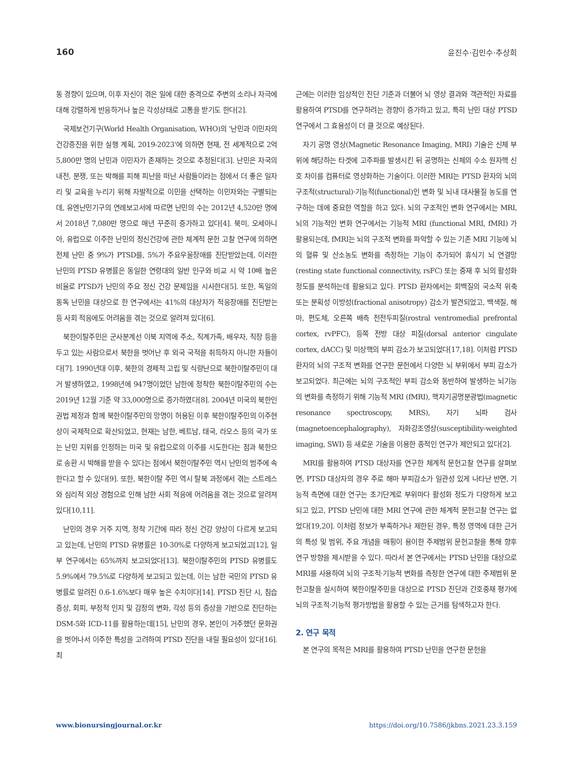160 윤진수·김민수·추상희
동 경향이 있으며, 이후 자신이 겪은 일에 대한 충격으로 주변의 소리나 자극에 대해 강렬하게 반응하거나 높은 각성상태로 고통을 받기도 한다[2].
국제보건기구(World Health Organisation, WHO)의 '난민과 이민자의 건강증진을 위한 실행 계획, 2019-2023'에 의하면 현재, 전 세계적으로 2억 5,800만 명의 난민과 이민자가 존재하는 것으로 추정된다[3]. 난민은 자국의 내전, 분쟁, 또는 박해를 피해 피난을 떠난 사람들이라는 점에서 더 좋은 일자리 및 교육을 누리기 위해 자발적으로 이민을 선택하는 이민자와는 구별되는데, 유엔난민기구의 연례보고서에 따르면 난민의 수는 2012년 4,520만 명에서 2018년 7,080만 명으로 매년 꾸준히 증가하고 있다[4]. 북미, 오세아니아, 유럽으로 이주한 난민의 정신건강에 관한 체계적 문헌 고찰 연구에 의하면 전체 난민 중 9%가 PTSD를, 5%가 주요우울장애를 진단받았는데, 이러한 난민의 PTSD 유병률은 동일한 연령대의 일반 인구와 비교 시 약 10배 높은 비율로 PTSD가 난민의 주요 정신 건강 문제임을 시사한다[5]. 또한, 독일의 동독 난민을 대상으로 한 연구에서는 41%의 대상자가 적응장애를 진단받는 등 사회 적응에도 어려움을 겪는 것으로 알려져 있다[6].
북한이탈주민은 군사분계선 이북 지역에 주소, 직계가족, 배우자, 직장 등을 두고 있는 사람으로서 북한을 벗어난 후 외국 국적을 취득하지 아니한 자들이다[7]. 1990년대 이후, 북한의 경제적 고립 및 식량난으로 북한이탈주민이 대거 발생하였고, 1998년에 947명이었던 남한에 정착한 북한이탈주민의 수는 2019년 12월 기준 약 33,000명으로 증가하였다[8]. 2004년 미국의 북한인권법 제정과 함께 북한이탈주민의 망명이 허용된 이후 북한이탈주민의 이주현상이 국제적으로 확산되었고, 현재는 남한, 베트남, 태국, 라오스 등의 국가 또는 난민 지위를 인정하는 미국 및 유럽으로의 이주를 시도한다는 점과 북한으로 송환 시 박해를 받을 수 있다는 점에서 북한이탈주민 역시 난민의 범주에 속한다고 할 수 있다[9]. 또한, 북한이탈 주민 역시 탈북 과정에서 겪는 스트레스와 심리적 외상 경험으로 인해 남한 사회 적응에 어려움을 겪는 것으로 알려져 있다[10,11].
난민의 경우 거주 지역, 정착 기간에 따라 정신 건강 양상이 다르게 보고되고 있는데, 난민의 PTSD 유병률은 10-30%로 다양하게 보고되었고[12], 일부 연구에서는 65%까지 보고되었다[13]. 북한이탈주민의 PTSD 유병률도 5.9%에서 79.5%로 다양하게 보고되고 있는데, 이는 남한 국민의 PTSD 유병률로 알려진 0.6-1.6%보다 매우 높은 수치이다[14]. PTSD 진단 시, 침습 증상, 회피, 부정적 인지 및 감정의 변화, 각성 등의 증상을 기반으로 진단하는 DSM-5와 ICD-11를 활용하는데[15], 난민의 경우, 본인이 거주했던 문화권을 벗어나서 이주한 특성을 고려하여 PTSD 진단을 내릴 필요성이 있다[16]. 최
근에는 이러한 임상적인 진단 기준과 더불어 뇌 영상 결과와 객관적인 자료를 활용하여 PTSD를 연구하려는 경향이 증가하고 있고, 특히 난민 대상 PTSD 연구에서 그 효용성이 더 클 것으로 예상된다.
자기 공명 영상(Magnetic Resonance Imaging, MRI) 기술은 신체 부위에 해당하는 타겟에 고주파를 발생시킨 뒤 공명하는 신체의 수소 원자핵 신호 차이를 컴퓨터로 영상화하는 기술이다. 이러한 MRI는 PTSD 환자의 뇌의 구조적(structural)·기능적(functional)인 변화 및 뇌내 대사물질 농도를 연구하는 데에 중요한 역할을 하고 있다. 뇌의 구조적인 변화 연구에서는 MRI, 뇌의 기능적인 변화 연구에서는 기능적 MRI (functional MRI, fMRI) 가 활용되는데, fMRI는 뇌의 구조적 변화를 파악할 수 있는 기존 MRI 기능에 뇌의 혈류 및 산소농도 변화를 측정하는 기능이 추가되어 휴식기 뇌 연결망(resting state functional connectivity, rsFC) 또는 중재 후 뇌의 활성화 정도를 분석하는데 활용되고 있다. PTSD 환자에서는 회백질의 국소적 위축 또는 분획성 이방성(fractional anisotropy) 감소가 발견되었고, 백색질, 해마, 편도체, 오른쪽 배측 전전두피질(rostral ventromedial prefrontal cortex, rvPFC), 등쪽 전방 대상 피질(dorsal anterior cingulate cortex, dACC) 및 미상핵의 부피 감소가 보고되었다[17,18]. 이처럼 PTSD 환자의 뇌의 구조적 변화를 연구한 문헌에서 다양한 뇌 부위에서 부피 감소가 보고되었다. 최근에는 뇌의 구조적인 부피 감소와 동반하여 발생하는 뇌기능의 변화를 측정하기 위해 기능적 MRI (fMRI), 핵자기공명분광법(magnetic resonance spectroscopy, MRS), 자기 뇌파 검사(magnetoencephalography), 자화강조영상(susceptibility-weighted imaging, SWI) 등 새로운 기술을 이용한 종적인 연구가 제안되고 있다[2].
MRI를 활용하여 PTSD 대상자를 연구한 체계적 문헌고찰 연구를 살펴보면, PTSD 대상자의 경우 주로 해마 부피감소가 일관성 있게 나타난 반면, 기능적 측면에 대한 연구는 초기단계로 부위마다 활성화 정도가 다양하게 보고되고 있고, PTSD 난민에 대한 MRI 연구에 관한 체계적 문헌고찰 연구는 없었다[19,20]. 이처럼 정보가 부족하거나 제한된 경우, 특정 영역에 대한 근거의 특성 및 범위, 주요 개념을 매핑이 용이한 주제범위 문헌고찰을 통해 향후 연구 방향을 제시받을 수 있다. 따라서 본 연구에서는 PTSD 난민을 대상으로 MRI를 사용하여 뇌의 구조적·기능적 변화를 측정한 연구에 대한 주제범위 문헌고찰을 실시하여 북한이탈주민을 대상으로 PTSD 진단과 간호중재 평가에 뇌의 구조적·기능적 평가방법을 활용할 수 있는 근거를 탐색하고자 한다.
2. 연구 목적
본 연구의 목적은 MRI를 활용하여 PTSD 난민을 연구한 문헌을
www.bionursingjournal.or.kr https://doi.org/10.7586/jkbns.2021.23.3.159